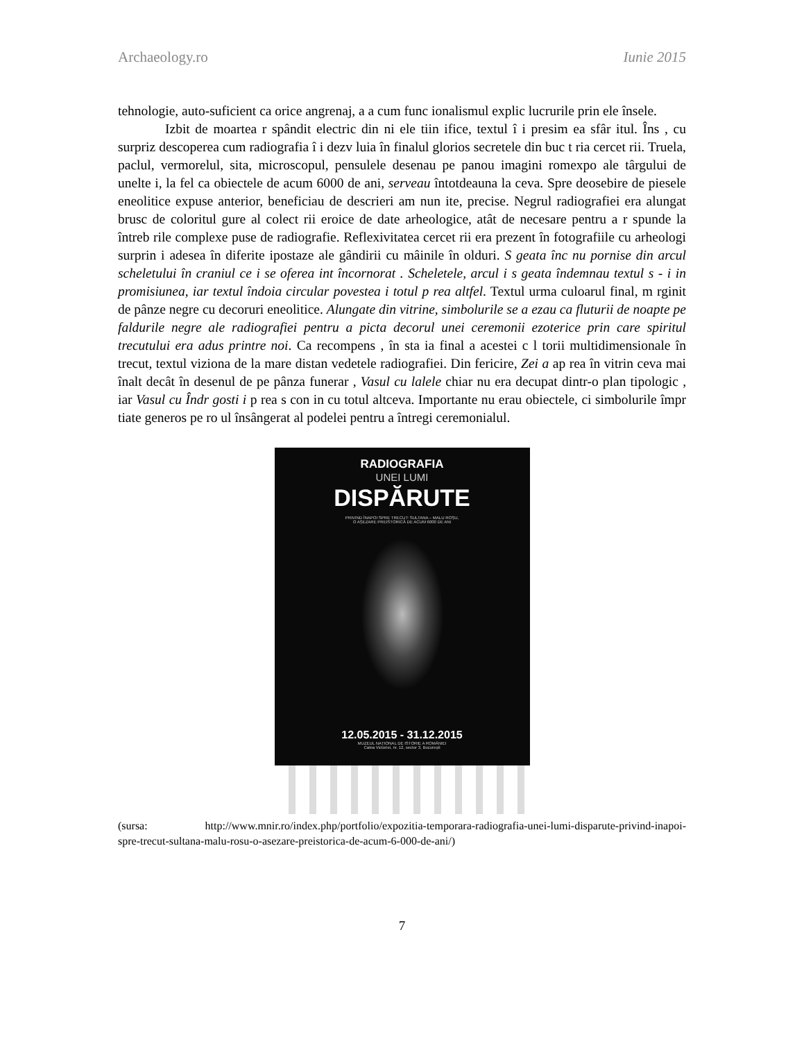Archaeology.ro Iunie 2015
tehnologie, auto-suficient ca orice angrenaj, a a cum func ionalismul explic lucrurile prin ele însele.
Izbit de moartea r spândit electric din ni ele tiin ifice, textul î i presim ea sfâr itul. Îns , cu surpriz descoperea cum radiografia î i dezv luia în finalul glorios secretele din buc t ria cercet rii. Truela, paclul, vermorelul, sita, microscopul, pensulele desenau pe panou imagini romexpo ale târgului de unelte i, la fel ca obiectele de acum 6000 de ani, serveau întotdeauna la ceva. Spre deosebire de piesele eneolitice expuse anterior, beneficiau de descrieri am nun ite, precise. Negrul radiografiei era alungat brusc de coloritul gure al colect rii eroice de date arheologice, atât de necesare pentru a r spunde la întreb rile complexe puse de radiografie. Reflexivitatea cercet rii era prezent în fotografiile cu arheologi surprin i adesea în diferite ipostaze ale gândirii cu mâinile în olduri. S geata înc nu pornise din arcul scheletului în craniul ce i se oferea int încornorat . Scheletele, arcul i s geata îndemnau textul s - i in promisiunea, iar textul îndoia circular povestea i totul p rea altfel. Textul urma culoarul final, m rginit de pânze negre cu decoruri eneolitice. Alungate din vitrine, simbolurile se a ezau ca fluturii de noapte pe faldurile negre ale radiografiei pentru a picta decorul unei ceremonii ezoterice prin care spiritul trecutului era adus printre noi. Ca recompens , în sta ia final a acestei c l torii multidimensionale în trecut, textul viziona de la mare distan vedetele radiografiei. Din fericire, Zei a ap rea în vitrin ceva mai înalt decât în desenul de pe pânza funerar , Vasul cu lalele chiar nu era decupat dintr-o plan tipologic , iar Vasul cu Îndr gosti i p rea s con in cu totul altceva. Importante nu erau obiectele, ci simbolurile împr tiate generos pe ro ul însângerat al podelei pentru a întregi ceremonialul.
RADIOGRAFIA
UNEI LUMI
DISPĂRUTE
PRIVIND ÎNAPOI SPRE TRECUT: SULTANA – MALU ROȘU,
O AȘEZARE PREISTORICĂ DE ACUM 6000 DE ANI
12.05.2015 - 31.12.2015
MUZEUL NAȚIONAL DE ISTORIE A ROMÂNIEI
Calea Victoriei, nr. 12, sector 3, București
(sursa: http://www.mnir.ro/index.php/portfolio/expozitia-temporara-radiografia-unei-lumi-disparute-privind-inapoi-spre-trecut-sultana-malu-rosu-o-asezare-preistorica-de-acum-6-000-de-ani/)
7